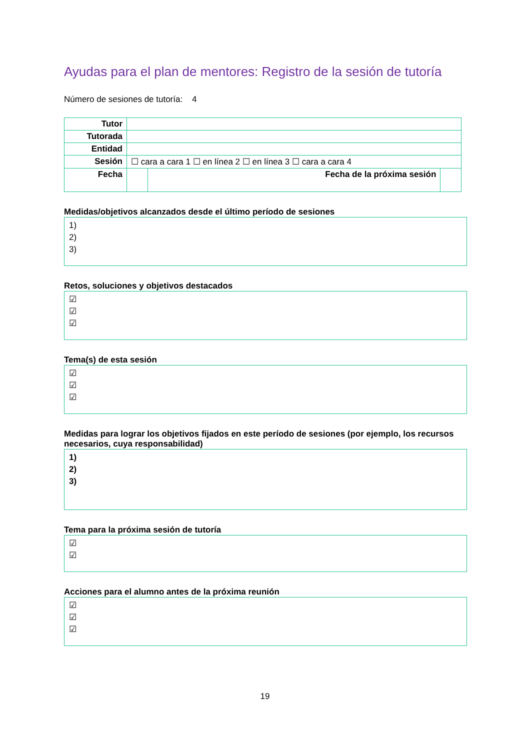Ayudas para el plan de mentores: Registro de la sesión de tutoría
Número de sesiones de tutoría: 4
| Tutor | | | |
| Tutorada | | | |
| Entidad | | | |
| Sesión | ☐ cara a cara 1 ☐ en línea 2 ☐ en línea 3 ☐ cara a cara 4 | | |
| Fecha | | Fecha de la próxima sesión | |
Medidas/objetivos alcanzados desde el último período de sesiones
1)
2)
3)
Retos, soluciones y objetivos destacados
☑
☑
☑
Tema(s) de esta sesión
☑
☑
☑
Medidas para lograr los objetivos fijados en este período de sesiones (por ejemplo, los recursos necesarios, cuya responsabilidad)
1)
2)
3)
Tema para la próxima sesión de tutoría
☑
☑
Acciones para el alumno antes de la próxima reunión
☑
☑
☑
19